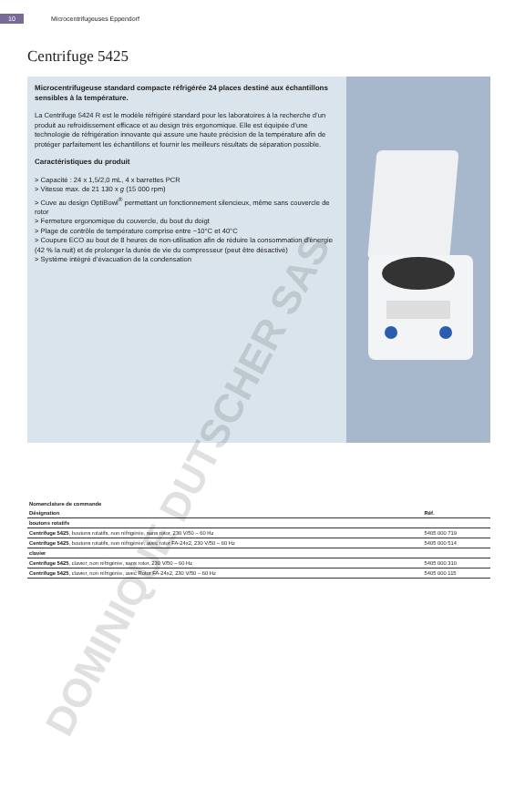10 Microcentrifugeuses Eppendorf
Centrifuge 5425
Microcentrifugeuse standard compacte réfrigérée 24 places destiné aux échantillons sensibles à la température.
La Centrifuge 5424 R est le modèle réfrigéré standard pour les laboratoires à la recherche d’un produit au refroidissement efficace et au design très ergonomique. Elle est équipée d’une technologie de réfrigération innovante qui assure une haute précision de la température afin de protéger parfaitement les échantillons et fournir les meilleurs résultats de séparation possible.
Caractéristiques du produit
> Capacité : 24 x 1,5/2,0 mL, 4 x barrettes PCR
> Vitesse max. de 21 130 x g (15 000 rpm)
> Cuve au design OptiBowl<sup>®</sup> permettant un fonctionnement silencieux, même sans couvercle de rotor
> Fermeture ergonomique du couvercle, du bout du doigt
> Plage de contrôle de température comprise entre −10°C et 40°C
> Coupure ECO au bout de 8 heures de non-utilisation afin de réduire la consommation d’énergie (42 % la nuit) et de prolonger la durée de vie du compresseur (peut être désactivé)
> Système intégré d’évacuation de la condensation
| Nomenclature de commande | |
| Désignation | Réf. |
| boutons rotatifs | |
| Centrifuge 5425 , boutons rotatifs, non réfrigérée, sans rotor, 230 V/50 – 60 Hz | 5405 000 719 |
| Centrifuge 5425 , boutons rotatifs, non réfrigérée, avec rotor FA-24x2, 230 V/50 – 60 Hz | 5405 000 514 |
| clavier | |
| Centrifuge 5425 , clavier, non réfrigérée, sans rotor, 230 V/50 – 60 Hz | 5405 000 310 |
| Centrifuge 5425 , clavier, non réfrigérée, avec Rotor FA-24x2, 230 V/50 – 60 Hz | 5405 000 115 |
DOMINIQUE DUTSCHER SAS